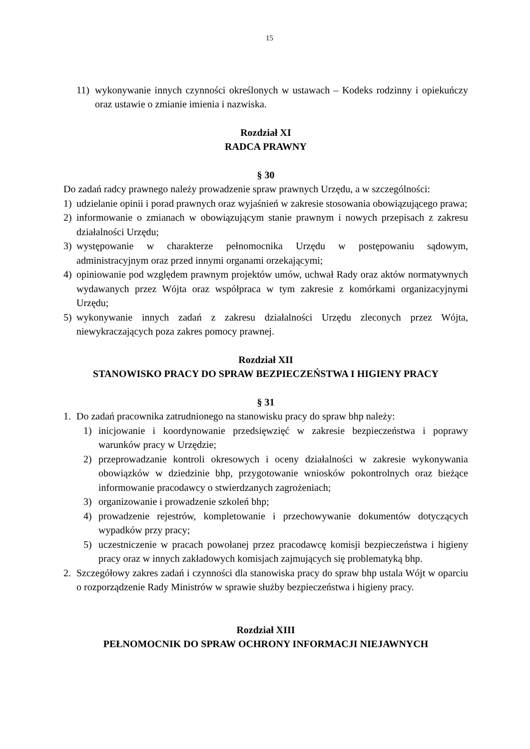15
11) wykonywanie innych czynności określonych w ustawach – Kodeks rodzinny i opiekuńczy oraz ustawie o zmianie imienia i nazwiska.
Rozdział XI
RADCA PRAWNY
§ 30
Do zadań radcy prawnego należy prowadzenie spraw prawnych Urzędu, a w szczególności:
1) udzielanie opinii i porad prawnych oraz wyjaśnień w zakresie stosowania obowiązującego prawa;
2) informowanie o zmianach w obowiązującym stanie prawnym i nowych przepisach z zakresu działalności Urzędu;
3) występowanie w charakterze pełnomocnika Urzędu w postępowaniu sądowym, administracyjnym oraz przed innymi organami orzekającymi;
4) opiniowanie pod względem prawnym projektów umów, uchwał Rady oraz aktów normatywnych wydawanych przez Wójta oraz współpraca w tym zakresie z komórkami organizacyjnymi Urzędu;
5) wykonywanie innych zadań z zakresu działalności Urzędu zleconych przez Wójta, niewykraczających poza zakres pomocy prawnej.
Rozdział XII
STANOWISKO PRACY DO SPRAW BEZPIECZEŃSTWA I HIGIENY PRACY
§ 31
1. Do zadań pracownika zatrudnionego na stanowisku pracy do spraw bhp należy:
1) inicjowanie i koordynowanie przedsięwzięć w zakresie bezpieczeństwa i poprawy warunków pracy w Urzędzie;
2) przeprowadzanie kontroli okresowych i oceny działalności w zakresie wykonywania obowiązków w dziedzinie bhp, przygotowanie wniosków pokontrolnych oraz bieżące informowanie pracodawcy o stwierdzanych zagrożeniach;
3) organizowanie i prowadzenie szkoleń bhp;
4) prowadzenie rejestrów, kompletowanie i przechowywanie dokumentów dotyczących wypadków przy pracy;
5) uczestniczenie w pracach powołanej przez pracodawcę komisji bezpieczeństwa i higieny pracy oraz w innych zakładowych komisjach zajmujących się problematyką bhp.
2. Szczegółowy zakres zadań i czynności dla stanowiska pracy do spraw bhp ustala Wójt w oparciu o rozporządzenie Rady Ministrów w sprawie służby bezpieczeństwa i higieny pracy.
Rozdział XIII
PEŁNOMOCNIK DO SPRAW OCHRONY INFORMACJI NIEJAWNYCH